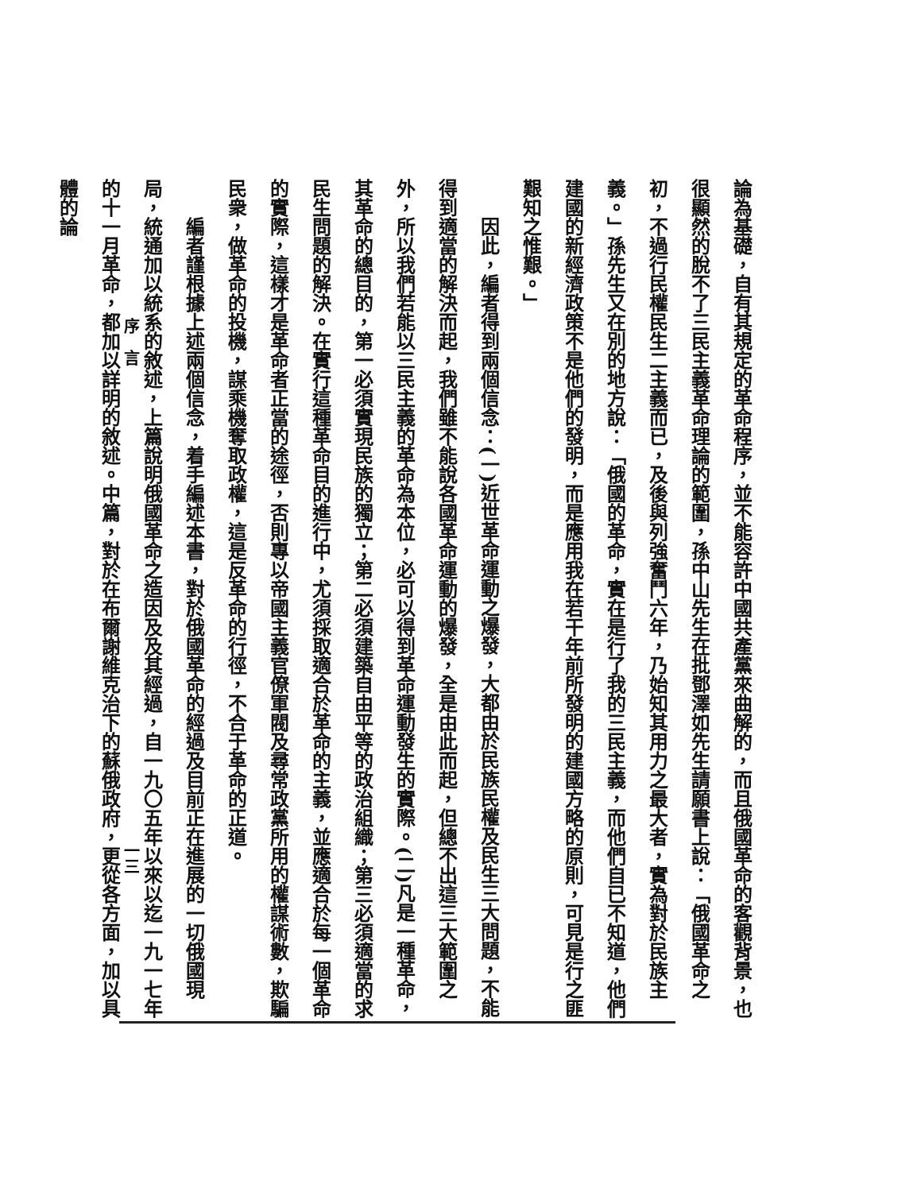論為基礎，自有其規定的革命程序，並不能容許中國共產黨來曲解的，而且俄國革命的客觀背景，也很顯然的脫不了三民主義革命理論的範圍，孫中山先生在批鄧澤如先生請願書上說：「俄國革命之初，不過行民權民生二主義而已，及後與列強奮鬥六年，乃始知其用力之最大者，實為對於民族主義。」孫先生又在別的地方說：「俄國的革命，實在是行了我的三民主義，而他們自已不知道，他們建國的新經濟政策不是他們的發明，而是應用我在若干年前所發明的建國方略的原則，可見是行之匪艱知之惟艱。」
因此，編者得到兩個信念：(一)近世革命運動之爆發，大都由於民族民權及民生三大問題，不能得到適當的解決而起，我們雖不能說各國革命運動的爆發，全是由此而起，但總不出這三大範圍之外，所以我們若能以三民主義的革命為本位，必可以得到革命運動發生的實際。(二)凡是一種革命，其革命的總目的，第一必須實現民族的獨立；第二必須建築自由平等的政治組織；第三必須適當的求民生問題的解決。在實行這種革命目的進行中，尤須採取適合於革命的主義，並應適合於每一個革命的實際，這樣才是革命者正當的途徑，否則專以帝國主義官僚軍閥及尋常政黨所用的權謀術數，欺騙民衆，做革命的投機，謀乘機奪取政權，這是反革命的行徑，不合于革命的正道。
編者謹根據上述兩個信念，着手編述本書，對於俄國革命的經過及目前正在進展的一切俄國現局，統通加以統系的敘述，上篇說明俄國革命之造因及及其經過，自一九〇五年以來以迄一九一七年的十一月革命，都加以詳明的敘述。中篇，對於在布爾謝維克治下的蘇俄政府，更從各方面，加以具體的論
序　言 一三